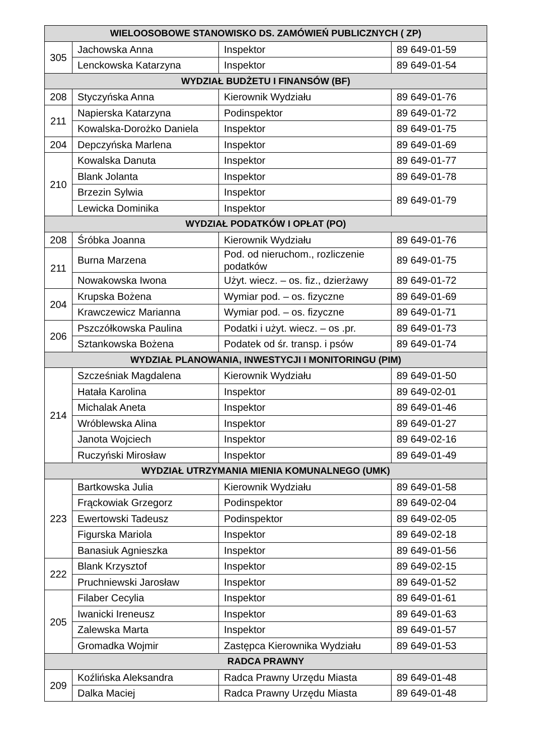| WIELOOSOBOWE STANOWISKO DS. ZAMÓWIEŃ PUBLICZNYCH ( ZP) | | | |
| --- | --- | --- | --- |
| 305 | Jachowska Anna | Inspektor | 89 649-01-59 |
| | Lenckowska Katarzyna | Inspektor | 89 649-01-54 |
| WYDZIAŁ BUDŻETU I FINANSÓW (BF) | | | |
| 208 | Styczyńska Anna | Kierownik Wydziału | 89 649-01-76 |
| 211 | Napierska Katarzyna | Podinspektor | 89 649-01-72 |
| | Kowalska-Dorożko Daniela | Inspektor | 89 649-01-75 |
| 204 | Depczyńska Marlena | Inspektor | 89 649-01-69 |
| 210 | Kowalska Danuta | Inspektor | 89 649-01-77 |
| | Blank Jolanta | Inspektor | 89 649-01-78 |
| | Brzezin Sylwia | Inspektor | 89 649-01-79 |
| | Lewicka Dominika | Inspektor | |
| WYDZIAŁ PODATKÓW I OPŁAT (PO) | | | |
| 208 | Śróbka Joanna | Kierownik Wydziału | 89 649-01-76 |
| 211 | Burna Marzena | Pod. od nieruchom., rozliczenie podatków | 89 649-01-75 |
| | Nowakowska Iwona | Użyt. wiecz. – os. fiz., dzierżawy | 89 649-01-72 |
| 204 | Krupska Bożena | Wymiar pod. – os. fizyczne | 89 649-01-69 |
| | Krawczewicz Marianna | Wymiar pod. – os. fizyczne | 89 649-01-71 |
| 206 | Pszczółkowska Paulina | Podatki i użyt. wiecz. – os .pr. | 89 649-01-73 |
| | Sztankowska Bożena | Podatek od śr. transp. i psów | 89 649-01-74 |
| WYDZIAŁ PLANOWANIA, INWESTYCJI I MONITORINGU (PIM) | | | |
| 214 | Szcześniak Magdalena | Kierownik Wydziału | 89 649-01-50 |
| | Hatała Karolina | Inspektor | 89 649-02-01 |
| | Michalak Aneta | Inspektor | 89 649-01-46 |
| | Wróblewska Alina | Inspektor | 89 649-01-27 |
| | Janota Wojciech | Inspektor | 89 649-02-16 |
| | Ruczyński Mirosław | Inspektor | 89 649-01-49 |
| WYDZIAŁ UTRZYMANIA MIENIA KOMUNALNEGO (UMK) | | | |
| 223 | Bartkowska Julia | Kierownik Wydziału | 89 649-01-58 |
| | Frąckowiak Grzegorz | Podinspektor | 89 649-02-04 |
| | Ewertowski Tadeusz | Podinspektor | 89 649-02-05 |
| | Figurska Mariola | Inspektor | 89 649-02-18 |
| | Banasiuk Agnieszka | Inspektor | 89 649-01-56 |
| 222 | Blank Krzysztof | Inspektor | 89 649-02-15 |
| | Pruchniewski Jarosław | Inspektor | 89 649-01-52 |
| 205 | Filaber Cecylia | Inspektor | 89 649-01-61 |
| | Iwanicki Ireneusz | Inspektor | 89 649-01-63 |
| | Zalewska Marta | Inspektor | 89 649-01-57 |
| | Gromadka Wojmir | Zastępca Kierownika Wydziału | 89 649-01-53 |
| RADCA PRAWNY | | | |
| 209 | Koźlińska Aleksandra | Radca Prawny Urzędu Miasta | 89 649-01-48 |
| | Dalka Maciej | Radca Prawny Urzędu Miasta | 89 649-01-48 |